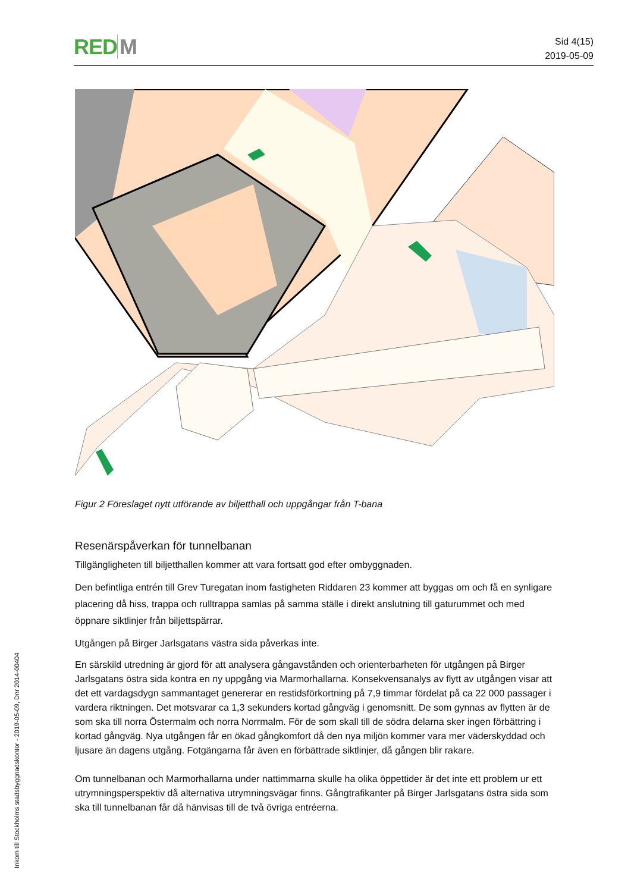RED M
Sid 4(15)
2019-05-09
Figur 2 Föreslaget nytt utförande av biljetthall och uppgångar från T-bana
Resenärspåverkan för tunnelbanan
Tillgängligheten till biljetthallen kommer att vara fortsatt god efter ombyggnaden.
Den befintliga entrén till Grev Turegatan inom fastigheten Riddaren 23 kommer att byggas om och få en synligare placering då hiss, trappa och rulltrappa samlas på samma ställe i direkt anslutning till gaturummet och med öppnare siktlinjer från biljettspärrar.
Utgången på Birger Jarlsgatans västra sida påverkas inte.
En särskild utredning är gjord för att analysera gångavstånden och orienterbarheten för utgången på Birger Jarlsgatans östra sida kontra en ny uppgång via Marmorhallarna. Konsekvensanalys av flytt av utgången visar att det ett vardagsdygn sammantaget genererar en restidsförkortning på 7,9 timmar fördelat på ca 22 000 passager i vardera riktningen. Det motsvarar ca 1,3 sekunders kortad gångväg i genomsnitt. De som gynnas av flytten är de som ska till norra Östermalm och norra Norrmalm. För de som skall till de södra delarna sker ingen förbättring i kortad gångväg. Nya utgången får en ökad gångkomfort då den nya miljön kommer vara mer väderskyddad och ljusare än dagens utgång. Fotgängarna får även en förbättrade siktlinjer, då gången blir rakare.
Om tunnelbanan och Marmorhallarna under nattimmarna skulle ha olika öppettider är det inte ett problem ur ett utrymningsperspektiv då alternativa utrymningsvägar finns. Gångtrafikanter på Birger Jarlsgatans östra sida som ska till tunnelbanan får då hänvisas till de två övriga entréerna.
Inkom till Stockholms stadsbyggnadskontor - 2019-05-09, Dnr 2014-00404